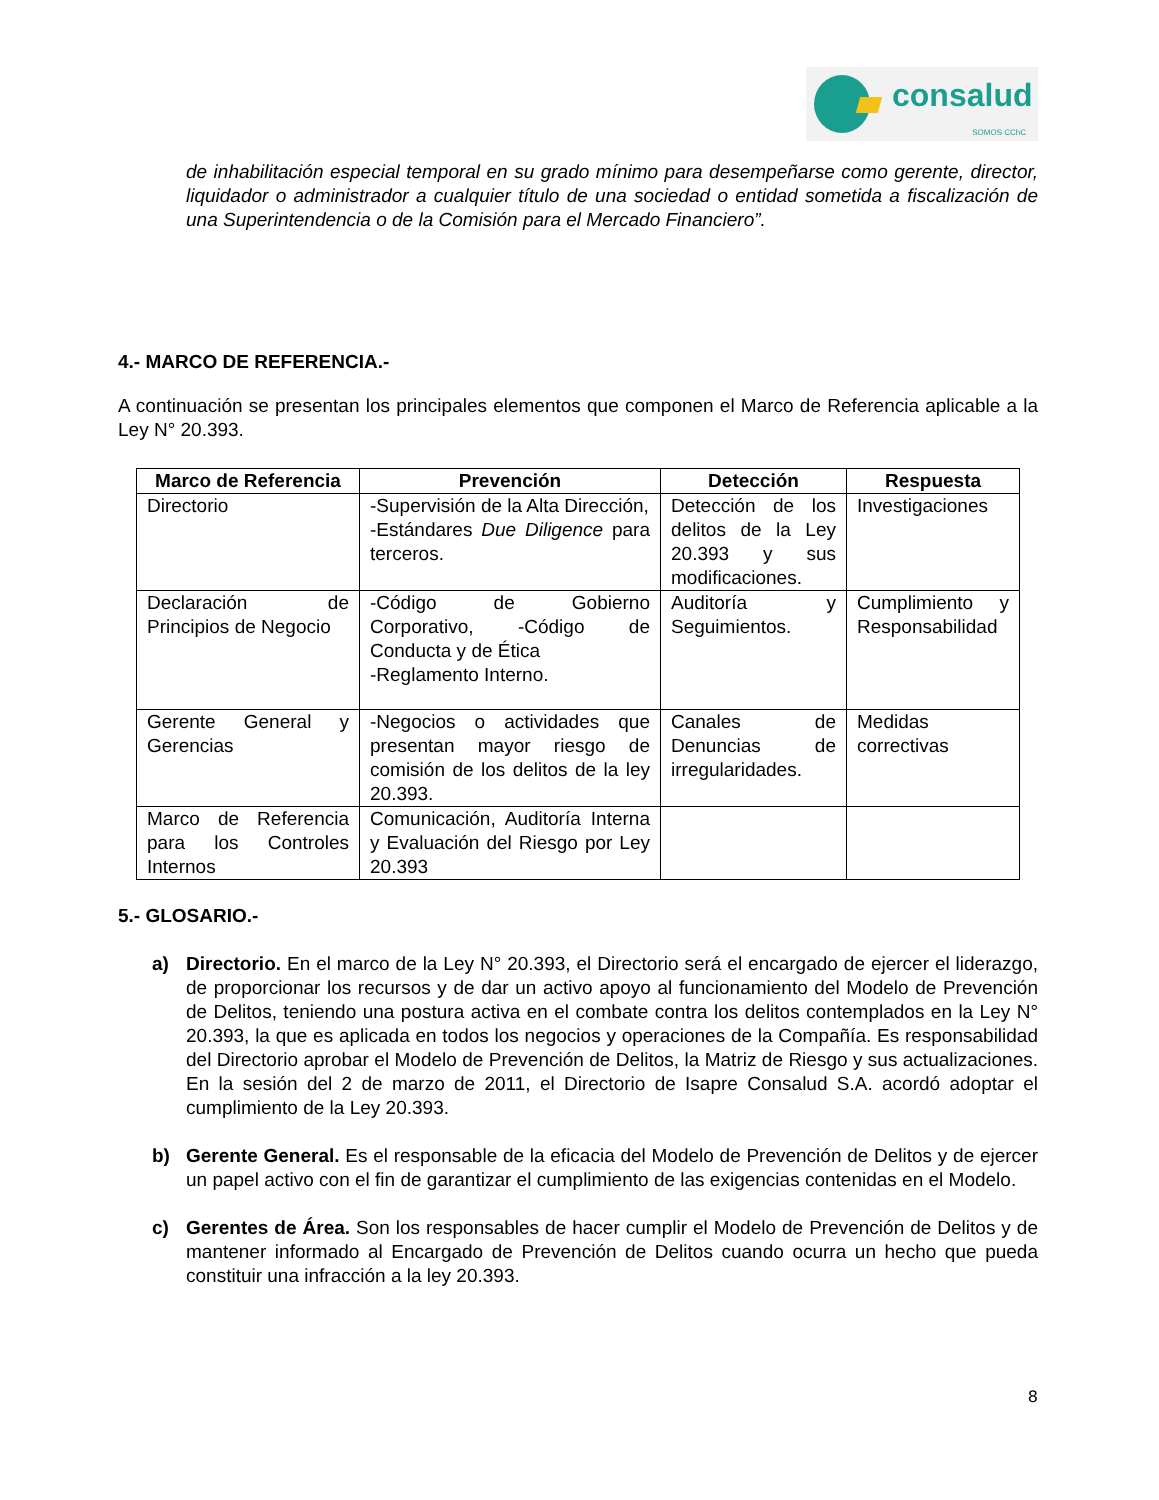consalud
SOMOS CChC
de inhabilitación especial temporal en su grado mínimo para desempeñarse como gerente, director, liquidador o administrador a cualquier título de una sociedad o entidad sometida a fiscalización de una Superintendencia o de la Comisión para el Mercado Financiero”.
4.- MARCO DE REFERENCIA.-
A continuación se presentan los principales elementos que componen el Marco de Referencia aplicable a la Ley N° 20.393.
| Marco de Referencia | Prevención | Detección | Respuesta |
| --- | --- | --- | --- |
| Directorio | -Supervisión de la Alta Dirección, -Estándares Due Diligence para terceros. | Detección de los delitos de la Ley 20.393 y sus modificaciones. | Investigaciones |
| Declaración de Principios de Negocio | -Código de Gobierno Corporativo, -Código de Conducta y de Ética -Reglamento Interno. | Auditoría y Seguimientos. | Cumplimiento y Responsabilidad |
| Gerente General y Gerencias | -Negocios o actividades que presentan mayor riesgo de comisión de los delitos de la ley 20.393. | Canales de Denuncias de irregularidades. | Medidas correctivas |
| Marco de Referencia para los Controles Internos | Comunicación, Auditoría Interna y Evaluación del Riesgo por Ley 20.393 | | |
5.- GLOSARIO.-
a) Directorio. En el marco de la Ley N° 20.393, el Directorio será el encargado de ejercer el liderazgo, de proporcionar los recursos y de dar un activo apoyo al funcionamiento del Modelo de Prevención de Delitos, teniendo una postura activa en el combate contra los delitos contemplados en la Ley N° 20.393, la que es aplicada en todos los negocios y operaciones de la Compañía. Es responsabilidad del Directorio aprobar el Modelo de Prevención de Delitos, la Matriz de Riesgo y sus actualizaciones. En la sesión del 2 de marzo de 2011, el Directorio de Isapre Consalud S.A. acordó adoptar el cumplimiento de la Ley 20.393.
b) Gerente General. Es el responsable de la eficacia del Modelo de Prevención de Delitos y de ejercer un papel activo con el fin de garantizar el cumplimiento de las exigencias contenidas en el Modelo.
c) Gerentes de Área. Son los responsables de hacer cumplir el Modelo de Prevención de Delitos y de mantener informado al Encargado de Prevención de Delitos cuando ocurra un hecho que pueda constituir una infracción a la ley 20.393.
8